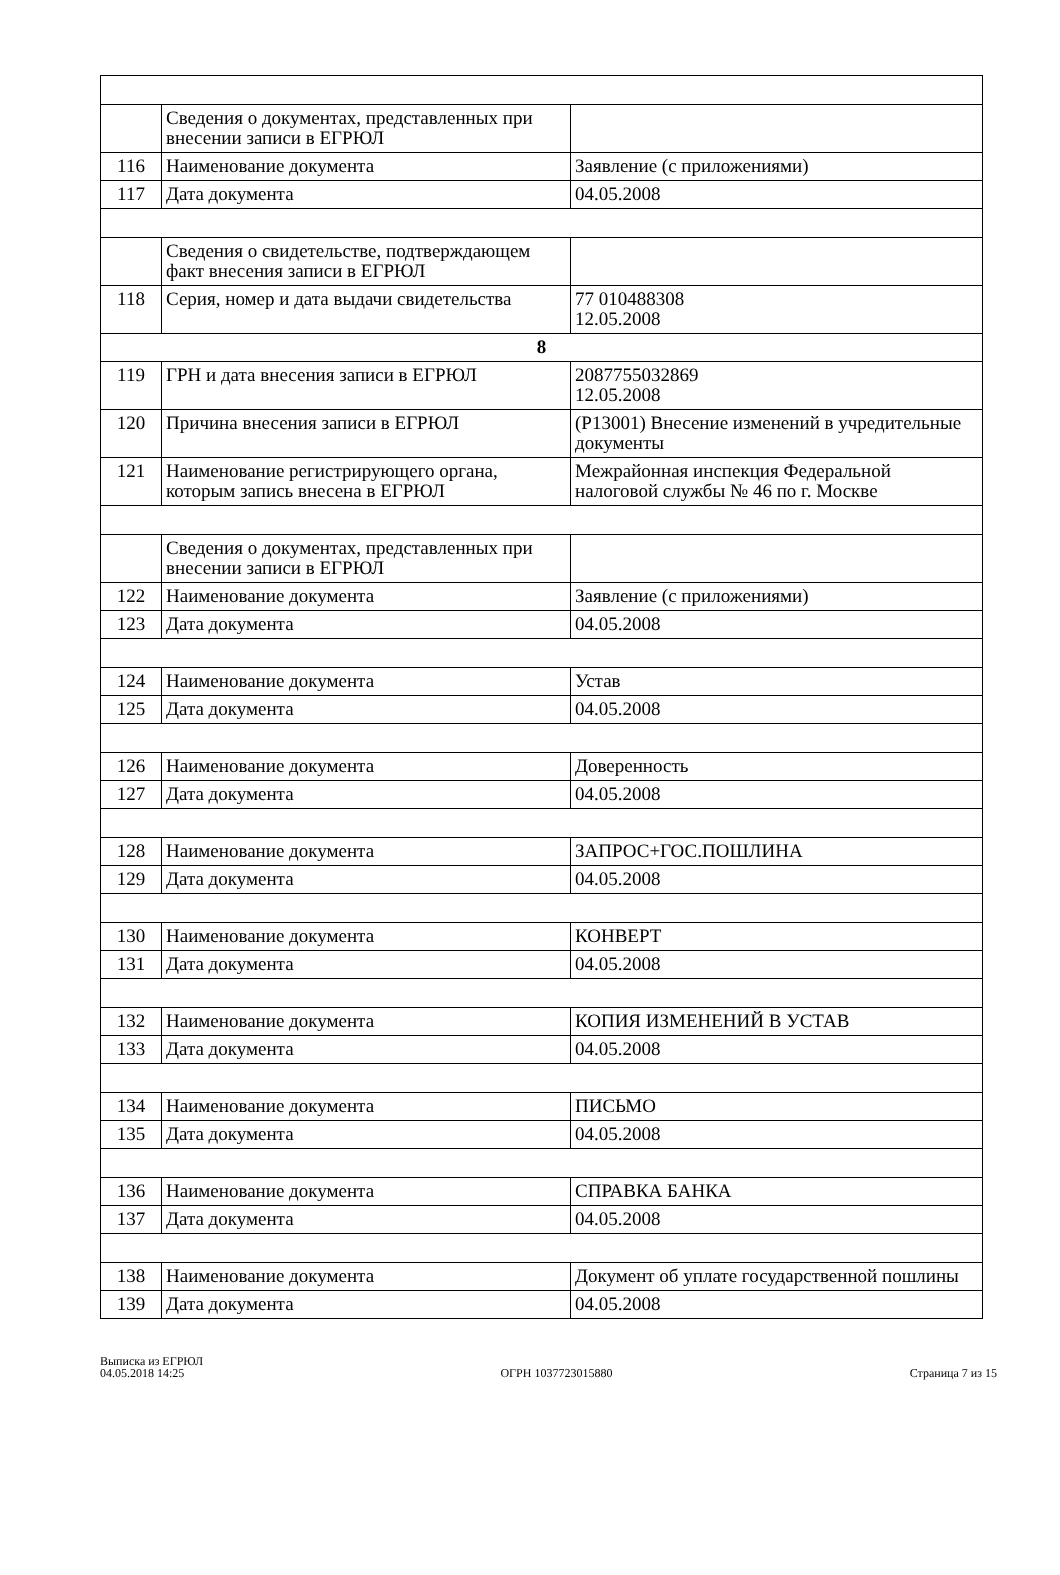| | Сведения о документах, представленных при внесении записи в ЕГРЮЛ | |
| 116 | Наименование документа | Заявление (с приложениями) |
| 117 | Дата документа | 04.05.2008 |
| | Сведения о свидетельстве, подтверждающем факт внесения записи в ЕГРЮЛ | |
| 118 | Серия, номер и дата выдачи свидетельства | 77 010488308 12.05.2008 |
| 8 | | |
| 119 | ГРН и дата внесения записи в ЕГРЮЛ | 2087755032869 12.05.2008 |
| 120 | Причина внесения записи в ЕГРЮЛ | (Р13001) Внесение изменений в учредительные документы |
| 121 | Наименование регистрирующего органа, которым запись внесена в ЕГРЮЛ | Межрайонная инспекция Федеральной налоговой службы № 46 по г. Москве |
| | Сведения о документах, представленных при внесении записи в ЕГРЮЛ | |
| 122 | Наименование документа | Заявление (с приложениями) |
| 123 | Дата документа | 04.05.2008 |
| 124 | Наименование документа | Устав |
| 125 | Дата документа | 04.05.2008 |
| 126 | Наименование документа | Доверенность |
| 127 | Дата документа | 04.05.2008 |
| 128 | Наименование документа | ЗАПРОС+ГОС.ПОШЛИНА |
| 129 | Дата документа | 04.05.2008 |
| 130 | Наименование документа | КОНВЕРТ |
| 131 | Дата документа | 04.05.2008 |
| 132 | Наименование документа | КОПИЯ ИЗМЕНЕНИЙ В УСТАВ |
| 133 | Дата документа | 04.05.2008 |
| 134 | Наименование документа | ПИСЬМО |
| 135 | Дата документа | 04.05.2008 |
| 136 | Наименование документа | СПРАВКА БАНКА |
| 137 | Дата документа | 04.05.2008 |
| 138 | Наименование документа | Документ об уплате государственной пошлины |
| 139 | Дата документа | 04.05.2008 |
Выписка из ЕГРЮЛ
04.05.2018 14:25
ОГРН 1037723015880
Страница 7 из 15